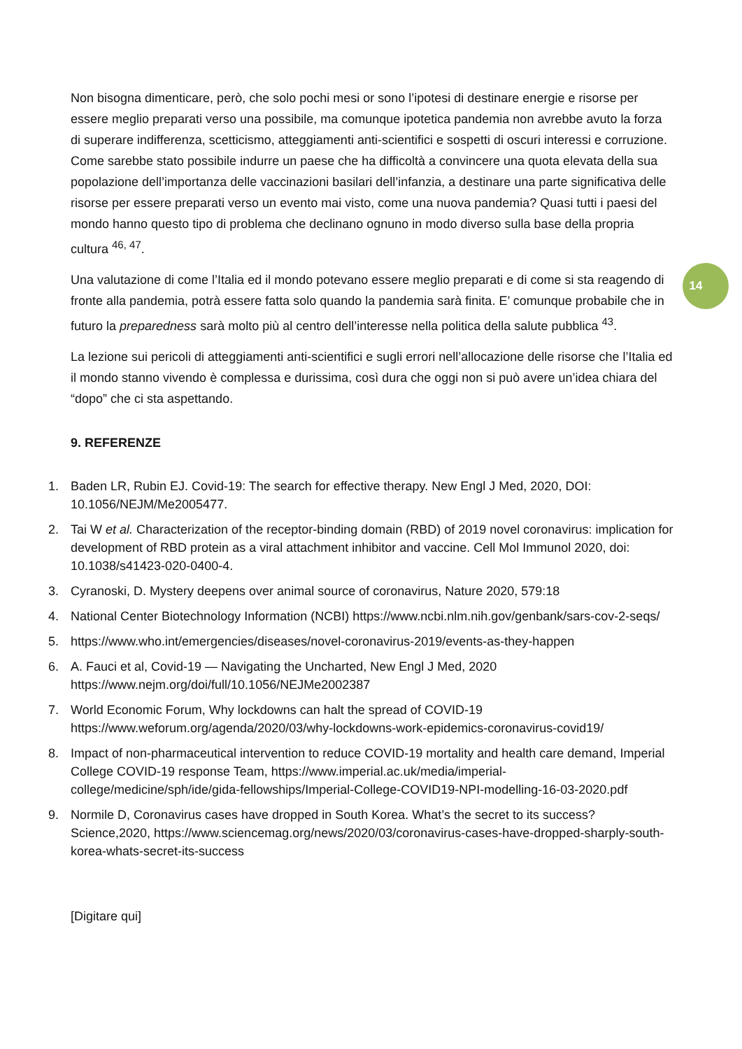14
Non bisogna dimenticare, però, che solo pochi mesi or sono l’ipotesi di destinare energie e risorse per essere meglio preparati verso una possibile, ma comunque ipotetica pandemia non avrebbe avuto la forza di superare indifferenza, scetticismo, atteggiamenti anti-scientifici e sospetti di oscuri interessi e corruzione. Come sarebbe stato possibile indurre un paese che ha difficoltà a convincere una quota elevata della sua popolazione dell’importanza delle vaccinazioni basilari dell’infanzia, a destinare una parte significativa delle risorse per essere preparati verso un evento mai visto, come una nuova pandemia? Quasi tutti i paesi del mondo hanno questo tipo di problema che declinano ognuno in modo diverso sulla base della propria cultura <sup>46, 47</sup>.
Una valutazione di come l’Italia ed il mondo potevano essere meglio preparati e di come si sta reagendo di fronte alla pandemia, potrà essere fatta solo quando la pandemia sarà finita. E’ comunque probabile che in futuro la preparedness sarà molto più al centro dell’interesse nella politica della salute pubblica <sup>43</sup>.
La lezione sui pericoli di atteggiamenti anti-scientifici e sugli errori nell’allocazione delle risorse che l’Italia ed il mondo stanno vivendo è complessa e durissima, così dura che oggi non si può avere un’idea chiara del “dopo” che ci sta aspettando.
9. REFERENZE
1. Baden LR, Rubin EJ. Covid-19: The search for effective therapy. New Engl J Med, 2020, DOI: 10.1056/NEJM/Me2005477.
2. Tai W et al. Characterization of the receptor-binding domain (RBD) of 2019 novel coronavirus: implication for development of RBD protein as a viral attachment inhibitor and vaccine. Cell Mol Immunol 2020, doi: 10.1038/s41423-020-0400-4.
3. Cyranoski, D. Mystery deepens over animal source of coronavirus, Nature 2020, 579:18
4. National Center Biotechnology Information (NCBI) https://www.ncbi.nlm.nih.gov/genbank/sars-cov-2-seqs/
5. https://www.who.int/emergencies/diseases/novel-coronavirus-2019/events-as-they-happen
6. A. Fauci et al, Covid-19 — Navigating the Uncharted, New Engl J Med, 2020 https://www.nejm.org/doi/full/10.1056/NEJMe2002387
7. World Economic Forum, Why lockdowns can halt the spread of COVID-19 https://www.weforum.org/agenda/2020/03/why-lockdowns-work-epidemics-coronavirus-covid19/
8. Impact of non-pharmaceutical intervention to reduce COVID-19 mortality and health care demand, Imperial College COVID-19 response Team, https://www.imperial.ac.uk/media/imperial-college/medicine/sph/ide/gida-fellowships/Imperial-College-COVID19-NPI-modelling-16-03-2020.pdf
9. Normile D, Coronavirus cases have dropped in South Korea. What’s the secret to its success? Science,2020, https://www.sciencemag.org/news/2020/03/coronavirus-cases-have-dropped-sharply-south-korea-whats-secret-its-success
[Digitare qui]